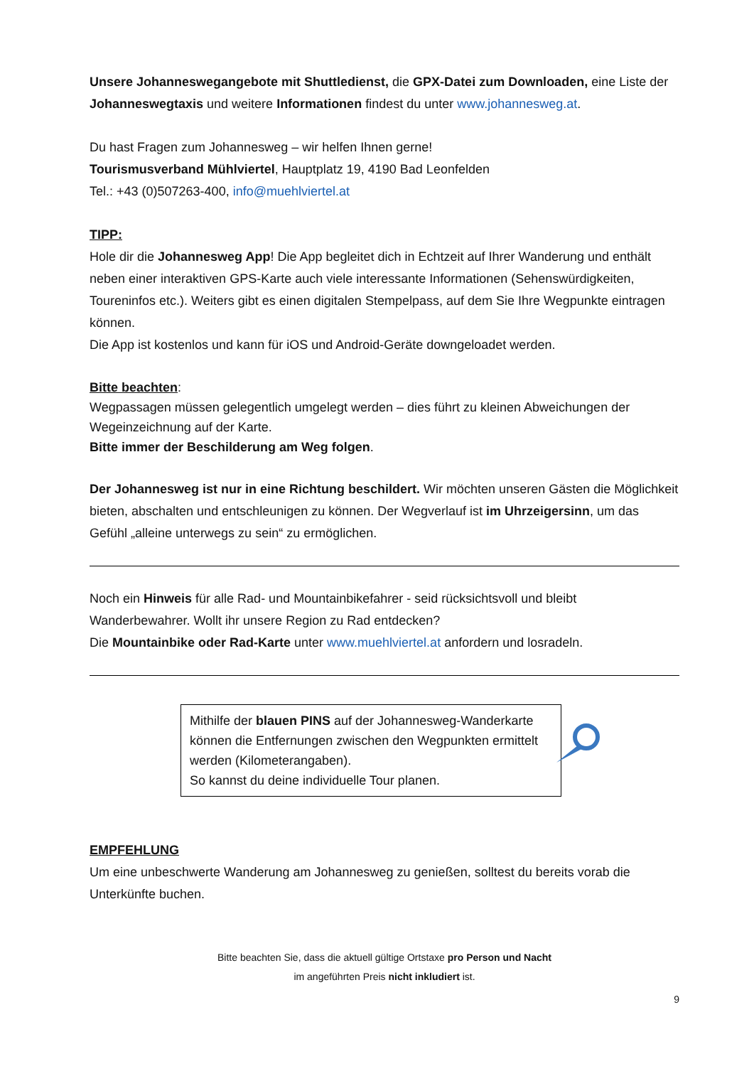Unsere Johanneswegangebote mit Shuttledienst, die GPX-Datei zum Downloaden, eine Liste der Johanneswegtaxis und weitere Informationen findest du unter www.johannesweg.at.
Du hast Fragen zum Johannesweg – wir helfen Ihnen gerne!
Tourismusverband Mühlviertel, Hauptplatz 19, 4190 Bad Leonfelden
Tel.: +43 (0)507263-400, info@muehlviertel.at
TIPP:
Hole dir die Johannesweg App! Die App begleitet dich in Echtzeit auf Ihrer Wanderung und enthält neben einer interaktiven GPS-Karte auch viele interessante Informationen (Sehenswürdigkeiten, Toureninfos etc.). Weiters gibt es einen digitalen Stempelpass, auf dem Sie Ihre Wegpunkte eintragen können.
Die App ist kostenlos und kann für iOS und Android-Geräte downgeloadet werden.
Bitte beachten:
Wegpassagen müssen gelegentlich umgelegt werden – dies führt zu kleinen Abweichungen der Wegeinzeichnung auf der Karte.
Bitte immer der Beschilderung am Weg folgen.
Der Johannesweg ist nur in eine Richtung beschildert. Wir möchten unseren Gästen die Möglichkeit bieten, abschalten und entschleunigen zu können. Der Wegverlauf ist im Uhrzeigersinn, um das Gefühl „alleine unterwegs zu sein“ zu ermöglichen.
Noch ein Hinweis für alle Rad- und Mountainbikefahrer - seid rücksichtsvoll und bleibt Wanderbewahrer. Wollt ihr unsere Region zu Rad entdecken?
Die Mountainbike oder Rad-Karte unter www.muehlviertel.at anfordern und losradeln.
Mithilfe der blauen PINS auf der Johannesweg-Wanderkarte können die Entfernungen zwischen den Wegpunkten ermittelt werden (Kilometerangaben).
So kannst du deine individuelle Tour planen.
EMPFEHLUNG
Um eine unbeschwerte Wanderung am Johannesweg zu genießen, solltest du bereits vorab die Unterkünfte buchen.
Bitte beachten Sie, dass die aktuell gültige Ortstaxe pro Person und Nacht
im angeführten Preis nicht inkludiert ist.
9